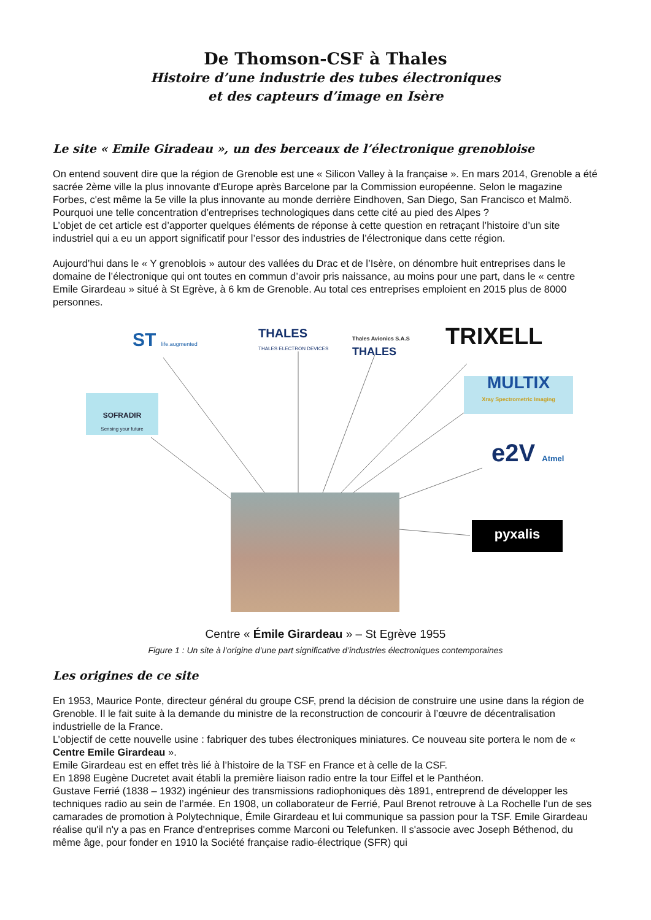De Thomson-CSF à Thales
Histoire d’une industrie des tubes électroniques
et des capteurs d’image en Isère
Le site « Emile Giradeau », un des berceaux de l’électronique grenobloise
On entend souvent dire que la région de Grenoble est une « Silicon Valley à la française ». En mars 2014, Grenoble a été sacrée 2ème ville la plus innovante d'Europe après Barcelone par la Commission européenne. Selon le magazine Forbes, c'est même la 5e ville la plus innovante au monde derrière Eindhoven, San Diego, San Francisco et Malmö.
Pourquoi une telle concentration d’entreprises technologiques dans cette cité au pied des Alpes ?
L’objet de cet article est d’apporter quelques éléments de réponse à cette question en retraçant l’histoire d’un site industriel qui a eu un apport significatif pour l’essor des industries de l’électronique dans cette région.
Aujourd’hui dans le « Y grenoblois » autour des vallées du Drac et de l’Isère, on dénombre huit entreprises dans le domaine de l’électronique qui ont toutes en commun d’avoir pris naissance, au moins pour une part, dans le « centre Emile Girardeau » situé à St Egrève, à 6 km de Grenoble. Au total ces entreprises emploient en 2015 plus de 8000 personnes.
ST life.augmented
THALES
THALES ELECTRON DEVICES
Thales Avionics S.A.S
THALES
TRIXELL
MULTIX
Xray Spectrometric Imaging
SOFRADIR
Sensing your future
e2V Atmel
pyxalis
Centre « Émile Girardeau » – St Egrève 1955
Figure 1 : Un site à l’origine d’une part significative d’industries électroniques contemporaines
Les origines de ce site
En 1953, Maurice Ponte, directeur général du groupe CSF, prend la décision de construire une usine dans la région de Grenoble. Il le fait suite à la demande du ministre de la reconstruction de concourir à l’œuvre de décentralisation industrielle de la France.
L’objectif de cette nouvelle usine : fabriquer des tubes électroniques miniatures. Ce nouveau site portera le nom de « Centre Emile Girardeau ».
Emile Girardeau est en effet très lié à l’histoire de la TSF en France et à celle de la CSF.
En 1898 Eugène Ducretet avait établi la première liaison radio entre la tour Eiffel et le Panthéon.
Gustave Ferrié (1838 – 1932) ingénieur des transmissions radiophoniques dès 1891, entreprend de développer les techniques radio au sein de l’armée. En 1908, un collaborateur de Ferrié, Paul Brenot retrouve à La Rochelle l'un de ses camarades de promotion à Polytechnique, Émile Girardeau et lui communique sa passion pour la TSF. Emile Girardeau réalise qu'il n'y a pas en France d'entreprises comme Marconi ou Telefunken. Il s'associe avec Joseph Béthenod, du même âge, pour fonder en 1910 la Société française radio-électrique (SFR) qui